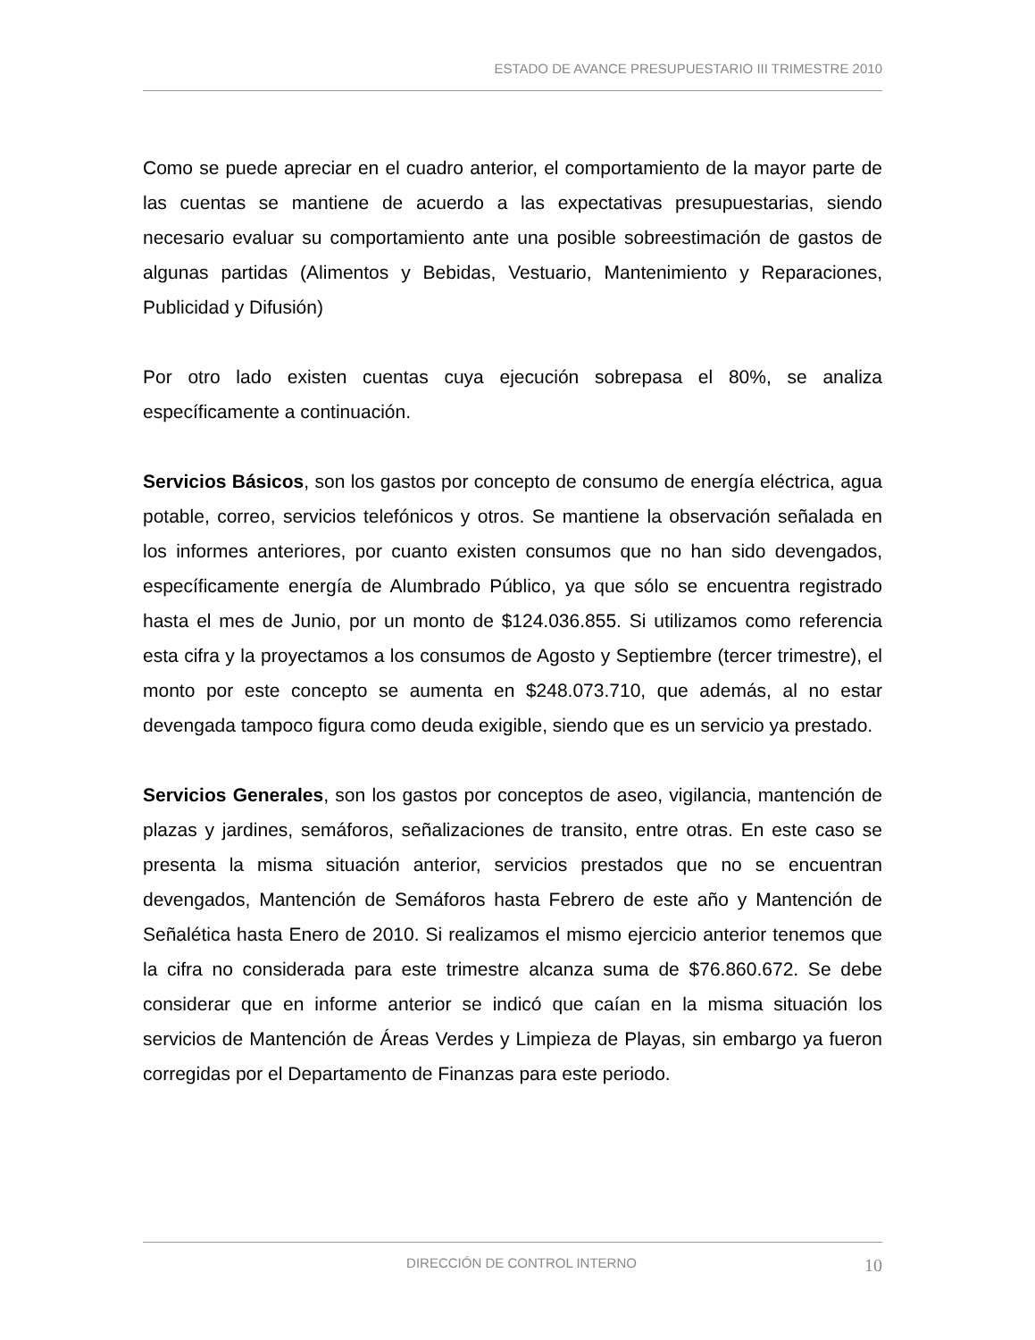ESTADO DE AVANCE PRESUPUESTARIO III TRIMESTRE 2010
Como se puede apreciar en el cuadro anterior, el comportamiento de la mayor parte de las cuentas se mantiene de acuerdo a las expectativas presupuestarias, siendo necesario evaluar su comportamiento ante una posible sobreestimación de gastos de algunas partidas (Alimentos y Bebidas, Vestuario, Mantenimiento y Reparaciones, Publicidad y Difusión)
Por otro lado existen cuentas cuya ejecución sobrepasa el 80%, se analiza específicamente a continuación.
Servicios Básicos, son los gastos por concepto de consumo de energía eléctrica, agua potable, correo, servicios telefónicos y otros. Se mantiene la observación señalada en los informes anteriores, por cuanto existen consumos que no han sido devengados, específicamente energía de Alumbrado Público, ya que sólo se encuentra registrado hasta el mes de Junio, por un monto de $124.036.855. Si utilizamos como referencia esta cifra y la proyectamos a los consumos de Agosto y Septiembre (tercer trimestre), el monto por este concepto se aumenta en $248.073.710, que además, al no estar devengada tampoco figura como deuda exigible, siendo que es un servicio ya prestado.
Servicios Generales, son los gastos por conceptos de aseo, vigilancia, mantención de plazas y jardines, semáforos, señalizaciones de transito, entre otras. En este caso se presenta la misma situación anterior, servicios prestados que no se encuentran devengados, Mantención de Semáforos hasta Febrero de este año y Mantención de Señalética hasta Enero de 2010. Si realizamos el mismo ejercicio anterior tenemos que la cifra no considerada para este trimestre alcanza suma de $76.860.672. Se debe considerar que en informe anterior se indicó que caían en la misma situación los servicios de Mantención de Áreas Verdes y Limpieza de Playas, sin embargo ya fueron corregidas por el Departamento de Finanzas para este periodo.
DIRECCIÓN DE CONTROL INTERNO 10